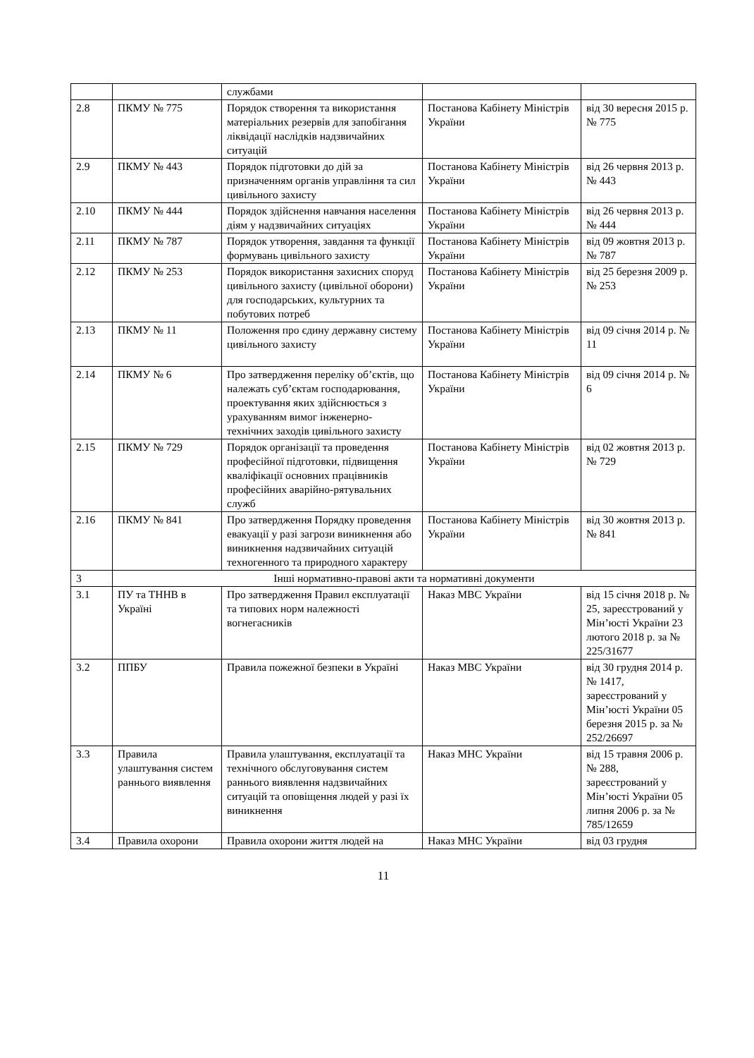| | | службами | | |
| 2.8 | ПКМУ № 775 | Порядок створення та використання матеріальних резервів для запобігання ліквідації наслідків надзвичайних ситуацій | Постанова Кабінету Міністрів України | від 30 вересня 2015 р. № 775 |
| 2.9 | ПКМУ № 443 | Порядок підготовки до дій за призначенням органів управління та сил цивільного захисту | Постанова Кабінету Міністрів України | від 26 червня 2013 р. № 443 |
| 2.10 | ПКМУ № 444 | Порядок здійснення навчання населення діям у надзвичайних ситуаціях | Постанова Кабінету Міністрів України | від 26 червня 2013 р. № 444 |
| 2.11 | ПКМУ № 787 | Порядок утворення, завдання та функції формувань цивільного захисту | Постанова Кабінету Міністрів України | від 09 жовтня 2013 р. № 787 |
| 2.12 | ПКМУ № 253 | Порядок використання захисних споруд цивільного захисту (цивільної оборони) для господарських, культурних та побутових потреб | Постанова Кабінету Міністрів України | від 25 березня 2009 р. № 253 |
| 2.13 | ПКМУ № 11 | Положення про єдину державну систему цивільного захисту | Постанова Кабінету Міністрів України | від 09 січня 2014 р. № 11 |
| 2.14 | ПКМУ № 6 | Про затвердження переліку об’єктів, що належать суб’єктам господарювання, проектування яких здійснюється з урахуванням вимог інженерно-технічних заходів цивільного захисту | Постанова Кабінету Міністрів України | від 09 січня 2014 р. № 6 |
| 2.15 | ПКМУ № 729 | Порядок організації та проведення професійної підготовки, підвищення кваліфікації основних працівників професійних аварійно-рятувальних служб | Постанова Кабінету Міністрів України | від 02 жовтня 2013 р. № 729 |
| 2.16 | ПКМУ № 841 | Про затвердження Порядку проведення евакуації у разі загрози виникнення або виникнення надзвичайних ситуацій техногенного та природного характеру | Постанова Кабінету Міністрів України | від 30 жовтня 2013 р. № 841 |
| 3 | Інші нормативно-правові акти та нормативні документи | | | |
| 3.1 | ПУ та ТННВ в Україні | Про затвердження Правил експлуатації та типових норм належності вогнегасників | Наказ МВС України | від 15 січня 2018 р. № 25, зареєстрований у Мін’юсті України 23 лютого 2018 р. за № 225/31677 |
| 3.2 | ППБУ | Правила пожежної безпеки в Україні | Наказ МВС України | від 30 грудня 2014 р. № 1417, зареєстрований у Мін’юсті України 05 березня 2015 р. за № 252/26697 |
| 3.3 | Правила улаштування систем раннього виявлення | Правила улаштування, експлуатації та технічного обслуговування систем раннього виявлення надзвичайних ситуацій та оповіщення людей у разі їх виникнення | Наказ МНС України | від 15 травня 2006 р. № 288, зареєстрований у Мін’юсті України 05 липня 2006 р. за № 785/12659 |
| 3.4 | Правила охорони | Правила охорони життя людей на | Наказ МНС України | від 03 грудня |
11